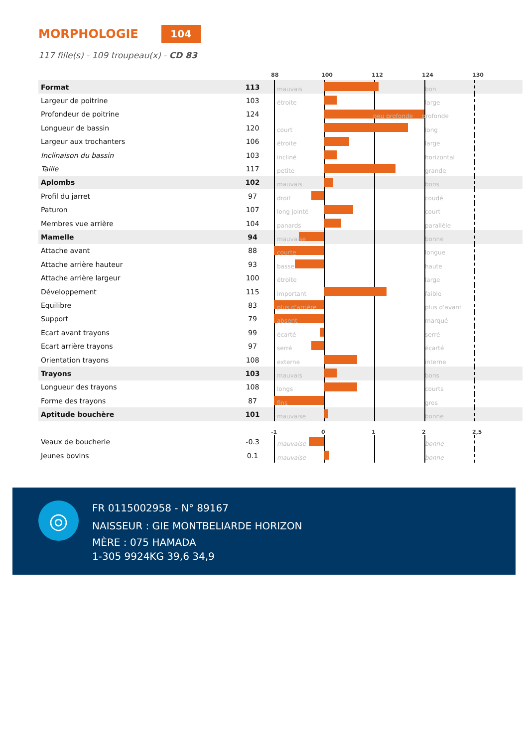MORPHOLOGIE
104
117 fille(s) - 109 troupeau(x) - CD 83
| | | | 88 100 112 124 130 |
| Format | 113 | | mauvais bon |
| Largeur de poitrine | 103 | | étroite large |
| Profondeur de poitrine | 124 | | peu profonde profonde |
| Longueur de bassin | 120 | | court long |
| Largeur aux trochanters | 106 | | étroite large |
| Inclinaison du bassin | 103 | | incliné horizontal |
| Taille | 117 | | petite grande |
| Aplombs | 102 | | mauvais bons |
| Profil du jarret | 97 | | droit coudé |
| Paturon | 107 | | long jointé court |
| Membres vue arrière | 104 | | panards parallèle |
| Mamelle | 94 | | mauvaise bonne |
| Attache avant | 88 | | courte longue |
| Attache arrière hauteur | 93 | | basse haute |
| Attache arrière largeur | 100 | | étroite large |
| Développement | 115 | | important faible |
| Equilibre | 83 | | plus d'arrière plus d'avant |
| Support | 79 | | absent marqué |
| Ecart avant trayons | 99 | | écarté serré |
| Ecart arrière trayons | 97 | | serré écarté |
| Orientation trayons | 108 | | externe interne |
| Trayons | 103 | | mauvais bons |
| Longueur des trayons | 108 | | longs courts |
| Forme des trayons | 87 | | fins gros |
| Aptitude bouchère | 101 | | mauvaise bonne |
| | | | -1 0 1 2 2,5 |
| Veaux de boucherie | -0.3 | | mauvaise bonne |
| Jeunes bovins | 0.1 | | mauvaise bonne |
◎
FR 0115002958 - N° 89167
NAISSEUR : GIE MONTBELIARDE HORIZON
MÈRE : 075 HAMADA
1-305 9924KG 39,6 34,9